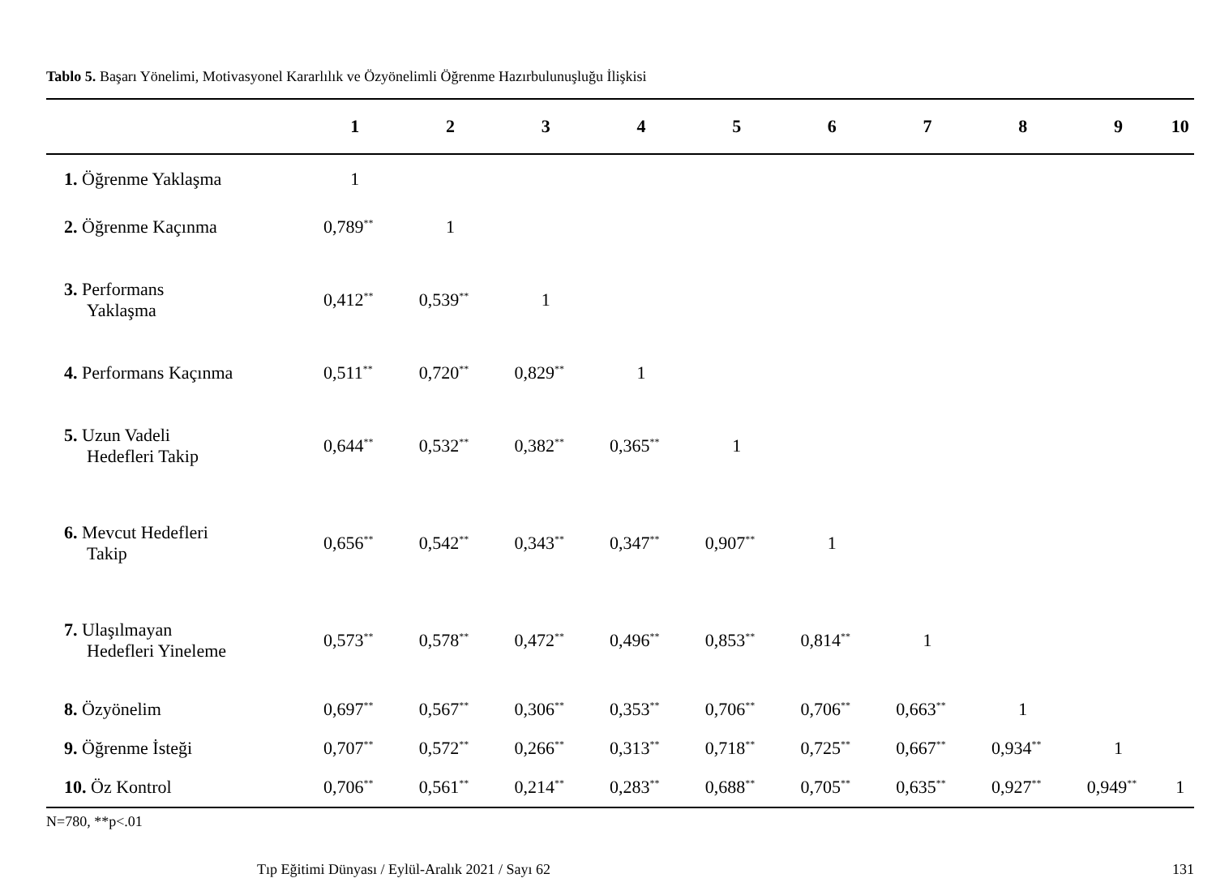Tablo 5. Başarı Yönelimi, Motivasyonel Kararlılık ve Özyönelimli Öğrenme Hazırbulunuşluğu İlişkisi
| | 1 | 2 | 3 | 4 | 5 | 6 | 7 | 8 | 9 | 10 |
| --- | --- | --- | --- | --- | --- | --- | --- | --- | --- | --- |
| 1. Öğrenme Yaklaşma | 1 | | | | | | | | | |
| 2. Öğrenme Kaçınma | 0,789<sup>**</sup> | 1 | | | | | | | | |
| 3. Performans Yaklaşma | 0,412<sup>**</sup> | 0,539<sup>**</sup> | 1 | | | | | | | |
| 4. Performans Kaçınma | 0,511<sup>**</sup> | 0,720<sup>**</sup> | 0,829<sup>**</sup> | 1 | | | | | | |
| 5. Uzun Vadeli Hedefleri Takip | 0,644<sup>**</sup> | 0,532<sup>**</sup> | 0,382<sup>**</sup> | 0,365<sup>**</sup> | 1 | | | | | |
| 6. Mevcut Hedefleri Takip | 0,656<sup>**</sup> | 0,542<sup>**</sup> | 0,343<sup>**</sup> | 0,347<sup>**</sup> | 0,907<sup>**</sup> | 1 | | | | |
| 7. Ulaşılmayan Hedefleri Yineleme | 0,573<sup>**</sup> | 0,578<sup>**</sup> | 0,472<sup>**</sup> | 0,496<sup>**</sup> | 0,853<sup>**</sup> | 0,814<sup>**</sup> | 1 | | | |
| 8. Özyönelim | 0,697<sup>**</sup> | 0,567<sup>**</sup> | 0,306<sup>**</sup> | 0,353<sup>**</sup> | 0,706<sup>**</sup> | 0,706<sup>**</sup> | 0,663<sup>**</sup> | 1 | | |
| 9. Öğrenme İsteği | 0,707<sup>**</sup> | 0,572<sup>**</sup> | 0,266<sup>**</sup> | 0,313<sup>**</sup> | 0,718<sup>**</sup> | 0,725<sup>**</sup> | 0,667<sup>**</sup> | 0,934<sup>**</sup> | 1 | |
| 10. Öz Kontrol | 0,706<sup>**</sup> | 0,561<sup>**</sup> | 0,214<sup>**</sup> | 0,283<sup>**</sup> | 0,688<sup>**</sup> | 0,705<sup>**</sup> | 0,635<sup>**</sup> | 0,927<sup>**</sup> | 0,949<sup>**</sup> | 1 |
N=780, **p<.01
Tıp Eğitimi Dünyası / Eylül-Aralık 2021 / Sayı 62 131